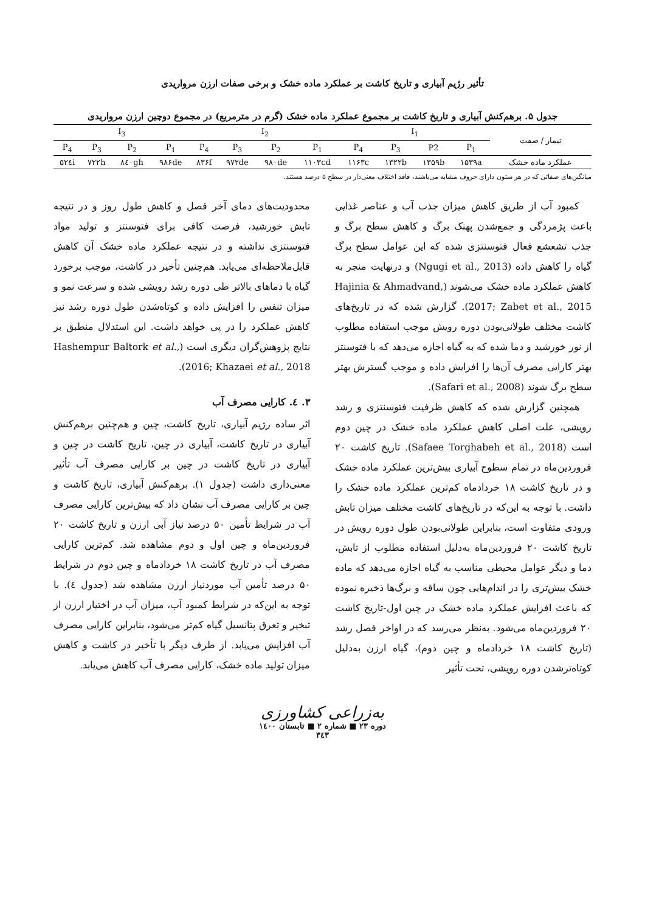تأثیر رژیم آبیاری و تاریخ کاشت بر عملکرد ماده خشک و برخی صفات ارزن مرواریدی
جدول ۵. برهم‌کنش آبیاری و تاریخ کاشت بر مجموع عملکرد ماده خشک (گرم در مترمربع) در مجموع دوچین ارزن مرواریدی
| تیمار / صفت | I<sub>1</sub> | | | | I<sub>2</sub> | | | | I<sub>3</sub> | | | |
| --- | --- | --- | --- | --- | --- | --- | --- | --- | --- | --- | --- | --- |
| | P<sub>1</sub> | P2 | P<sub>3</sub> | P<sub>4</sub> | P<sub>1</sub> | P<sub>2</sub> | P<sub>3</sub> | P<sub>4</sub> | P<sub>1</sub> | P<sub>2</sub> | P<sub>3</sub> | P<sub>4</sub> |
| عملکرد ماده خشک | ۱۵۳۹a | ۱۳۵۹b | ۱۳۲۲b | ۱۱۶۳c | ۱۱۰۳cd | ۹۸۰de | ۹۷۲de | ۸۳۶f | ۹۸۶de | ۸٤۰gh | ۷۲۲h | ۵۲٤i |
میانگین‌های صفاتی که در هر ستون دارای حروف مشابه می‌باشند، فاقد اختلاف معنی‌دار در سطح ۵ درصد هستند.
کمبود آب از طریق کاهش میزان جذب آب و عناصر غذایی باعث پژمردگی و جمع‌شدن پهنک برگ و کاهش سطح برگ و جذب تشعشع فعال فتوسنتزی شده که این عوامل سطح برگ گیاه را کاهش داده (Ngugi et al., 2013) و درنهایت منجر به کاهش عملکرد ماده خشک می‌شوند (Hajinia & Ahmadvand, 2017; Zabet et al., 2015). گزارش شده که در تاریخ‌های کاشت مختلف طولانی‌بودن دوره رویش موجب استفاده مطلوب از نور خورشید و دما شده که به گیاه اجازه می‌دهد که با فتوسنتز بهتر کارایی مصرف آن‌ها را افزایش داده و موجب گسترش بهتر سطح برگ شوند (Safari et al., 2008).
همچنین گزارش شده که کاهش ظرفیت فتوسنتزی و رشد رویشی، علت اصلی کاهش عملکرد ماده خشک در چین دوم است (Safaee Torghabeh et al., 2018). تاریخ کاشت ۲۰ فروردین‌ماه در تمام سطوح آبیاری بیش‌ترین عملکرد ماده خشک و در تاریخ کاشت ۱۸ خردادماه کم‌ترین عملکرد ماده خشک را داشت. با توجه به این‌که در تاریخ‌های کاشت مختلف میزان تابش ورودی متفاوت است، بنابراین طولانی‌بودن طول دوره رویش در تاریخ کاشت ۲۰ فروردین‌ماه به‌دلیل استفاده مطلوب از تابش، دما و دیگر عوامل محیطی مناسب به گیاه اجازه می‌دهد که ماده خشک بیش‌تری را در اندام‌هایی چون ساقه و برگ‌ها ذخیره نموده که باعث افزایش عملکرد ماده خشک در چین اول-تاریخ کاشت ۲۰ فروردین‌ماه می‌شود. به‌نظر می‌رسد که در اواخر فصل رشد (تاریخ کاشت ۱۸ خردادماه و چین دوم)، گیاه ارزن به‌دلیل کوتاه‌ترشدن دوره رویشی، تحت تأثیر
محدودیت‌های دمای آخر فصل و کاهش طول روز و در نتیجه تابش خورشید، فرصت کافی برای فتوسنتز و تولید مواد فتوسنتزی نداشته و در نتیجه عملکرد ماده خشک آن کاهش قابل‌ملاحظه‌ای می‌یابد. هم‌چنین تأخیر در کاشت، موجب برخورد گیاه با دماهای بالاتر طی دوره رشد رویشی شده و سرعت نمو و میزان تنفس را افزایش داده و کوتاه‌شدن طول دوره رشد نیز کاهش عملکرد را در پی خواهد داشت. این استدلال منطبق بر نتایج پژوهش‌گران دیگری است (Hashempur Baltork et al., 2016; Khazaei et al., 2018).
۳. ٤. کارایی مصرف آب
اثر ساده رژیم آبیاری، تاریخ کاشت، چین و هم‌چنین برهم‌کنش آبیاری در تاریخ کاشت، آبیاری در چین، تاریخ کاشت در چین و آبیاری در تاریخ کاشت در چین بر کارایی مصرف آب تأثیر معنی‌داری داشت (جدول ۱). برهم‌کنش آبیاری، تاریخ کاشت و چین بر کارایی مصرف آب نشان داد که بیش‌ترین کارایی مصرف آب در شرایط تأمین ۵۰ درصد نیاز آبی ارزن و تاریخ کاشت ۲۰ فروردین‌ماه و چین اول و دوم مشاهده شد. کم‌ترین کارایی مصرف آب در تاریخ کاشت ۱۸ خردادماه و چین دوم در شرایط ۵۰ درصد تأمین آب موردنیاز ارزن مشاهده شد (جدول ٤). با توجه به این‌که در شرایط کمبود آب، میزان آب در اختیار ارزن از تبخیر و تعرق پتانسیل گیاه کم‌تر می‌شود، بنابراین کارایی مصرف آب افزایش می‌یابد. از طرف دیگر با تأخیر در کاشت و کاهش میزان تولید ماده خشک، کارایی مصرف آب کاهش می‌یابد.
به‌زراعی کشاورزی
دوره ۲۳ ■ شماره ۲ ■ تابستان ۱٤۰۰
۳٤۳